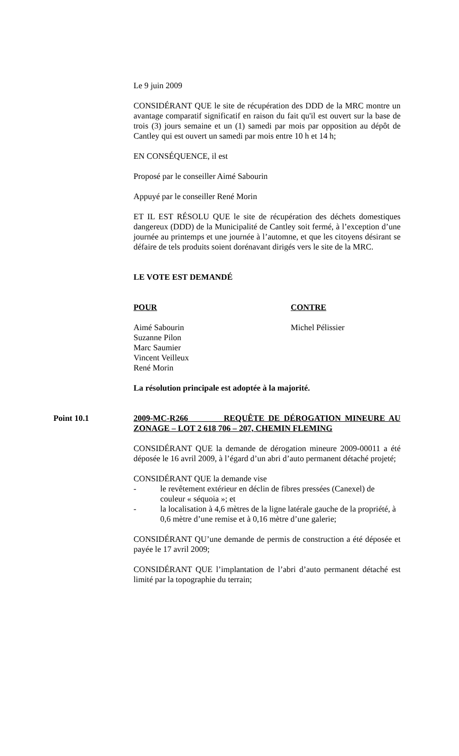Le 9 juin 2009
CONSIDÉRANT QUE le site de récupération des DDD de la MRC montre un avantage comparatif significatif en raison du fait qu'il est ouvert sur la base de trois (3) jours semaine et un (1) samedi par mois par opposition au dépôt de Cantley qui est ouvert un samedi par mois entre 10 h et 14 h;
EN CONSÉQUENCE, il est
Proposé par le conseiller Aimé Sabourin
Appuyé par le conseiller René Morin
ET IL EST RÉSOLU QUE le site de récupération des déchets domestiques dangereux (DDD) de la Municipalité de Cantley soit fermé, à l’exception d’une journée au printemps et une journée à l’automne, et que les citoyens désirant se défaire de tels produits soient dorénavant dirigés vers le site de la MRC.
LE VOTE EST DEMANDÉ
POUR CONTRE
Aimé Sabourin
Suzanne Pilon
Marc Saumier
Vincent Veilleux
René Morin
Michel Pélissier
La résolution principale est adoptée à la majorité.
Point 10.1
2009-MC-R266 REQUÊTE DE DÉROGATION MINEURE AU ZONAGE – LOT 2 618 706 – 207, CHEMIN FLEMING
CONSIDÉRANT QUE la demande de dérogation mineure 2009-00011 a été déposée le 16 avril 2009, à l’égard d’un abri d’auto permanent détaché projeté;
CONSIDÉRANT QUE la demande vise
- le revêtement extérieur en déclin de fibres pressées (Canexel) de couleur « séquoia »; et
- la localisation à 4,6 mètres de la ligne latérale gauche de la propriété, à 0,6 mètre d’une remise et à 0,16 mètre d’une galerie;
CONSIDÉRANT QU’une demande de permis de construction a été déposée et payée le 17 avril 2009;
CONSIDÉRANT QUE l’implantation de l’abri d’auto permanent détaché est limité par la topographie du terrain;